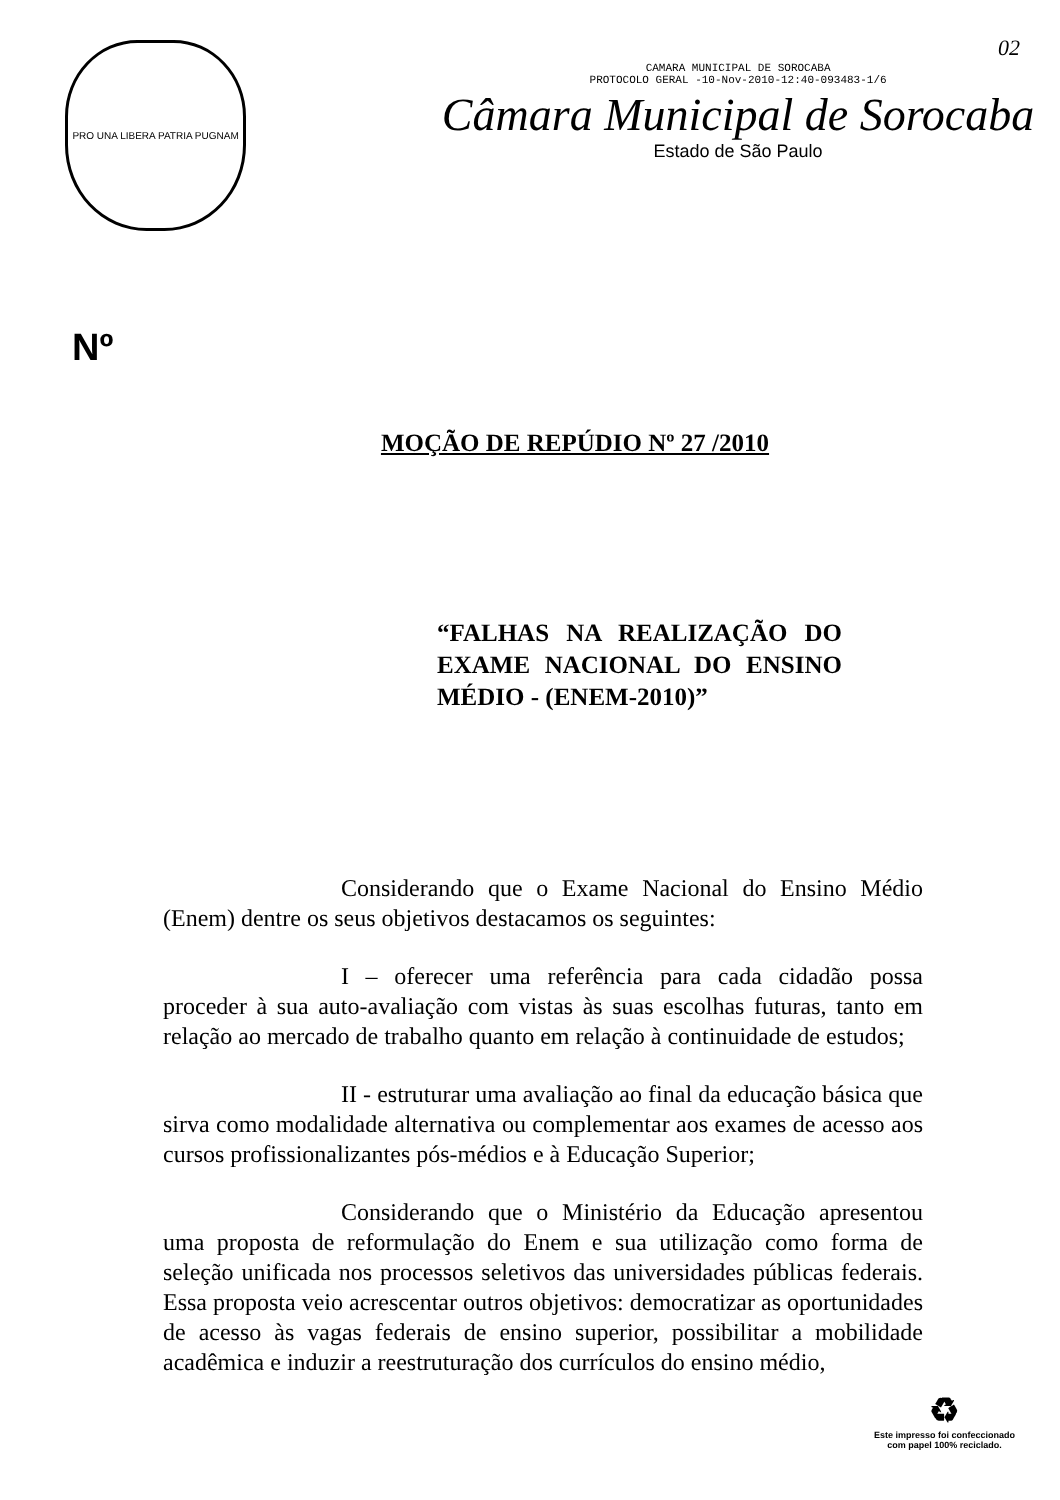02
PRO UNA LIBERA PATRIA PUGNAM
CAMARA MUNICIPAL DE SOROCABA
PROTOCOLO GERAL -10-Nov-2010-12:40-093483-1/6
Câmara Municipal de Sorocaba
Estado de São Paulo
Nº
MOÇÃO DE REPÚDIO Nº 27 /2010
“FALHAS NA REALIZAÇÃO DO EXAME NACIONAL DO ENSINO MÉDIO - (ENEM-2010)”
Considerando que o Exame Nacional do Ensino Médio (Enem) dentre os seus objetivos destacamos os seguintes:
I – oferecer uma referência para cada cidadão possa proceder à sua auto-avaliação com vistas às suas escolhas futuras, tanto em relação ao mercado de trabalho quanto em relação à continuidade de estudos;
II - estruturar uma avaliação ao final da educação básica que sirva como modalidade alternativa ou complementar aos exames de acesso aos cursos profissionalizantes pós-médios e à Educação Superior;
Considerando que o Ministério da Educação apresentou uma proposta de reformulação do Enem e sua utilização como forma de seleção unificada nos processos seletivos das universidades públicas federais. Essa proposta veio acrescentar outros objetivos: democratizar as oportunidades de acesso às vagas federais de ensino superior, possibilitar a mobilidade acadêmica e induzir a reestruturação dos currículos do ensino médio,
♻
Este impresso foi confeccionado
com papel 100% reciclado.